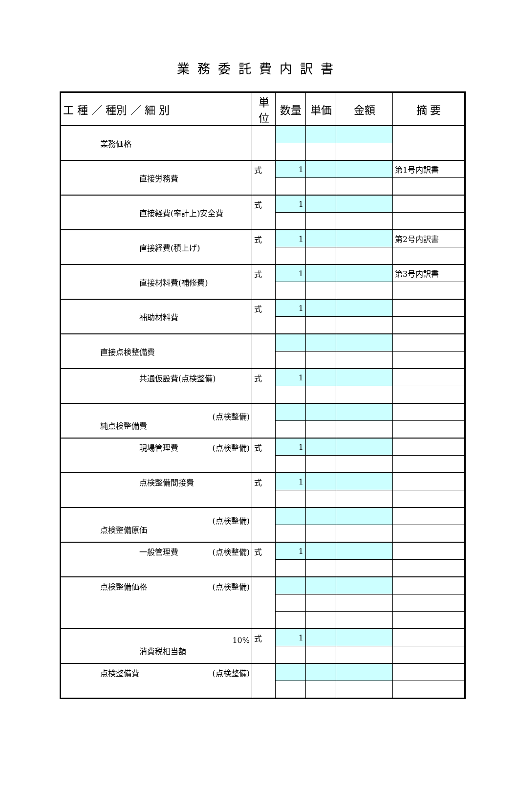業務委託費内訳書
| 工 種 ／ 種別 ／ 細 別 | 単位 | 数量 | 単価 | 金額 | 摘 要 |
| --- | --- | --- | --- | --- | --- |
| 業務価格 | | | | | |
| 直接労務費 | 式 | 1 | | | 第1号内訳書 |
| 直接経費(率計上)安全費 | 式 | 1 | | | |
| 直接経費(積上げ) | 式 | 1 | | | 第2号内訳書 |
| 直接材料費(補修費) | 式 | 1 | | | 第3号内訳書 |
| 補助材料費 | 式 | 1 | | | |
| 直接点検整備費 | | | | | |
| 共通仮設費(点検整備) | 式 | 1 | | | |
| (点検整備) 純点検整備費 | | | | | |
| 現場管理費 (点検整備) | 式 | 1 | | | |
| 点検整備間接費 | 式 | 1 | | | |
| (点検整備) 点検整備原価 | | | | | |
| 一般管理費 (点検整備) | 式 | 1 | | | |
| 点検整備価格 (点検整備) | | | | | |
| 10% 消費税相当額 | 式 | 1 | | | |
| 点検整備費 (点検整備) | | | | | |